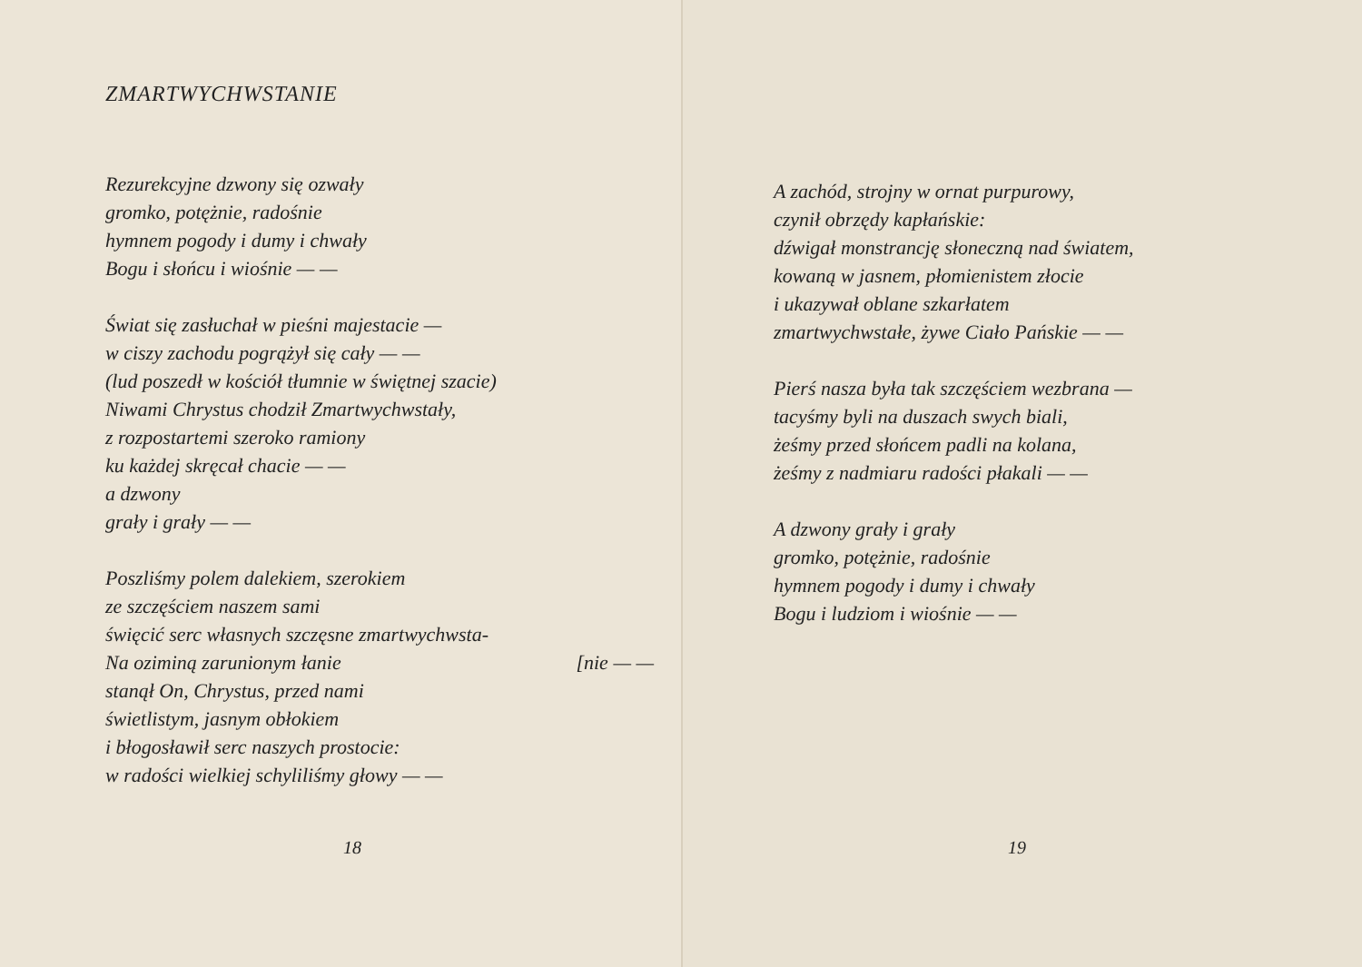ZMARTWYCHWSTANIE
Rezurekcyjne dzwony się ozwały
gromko, potężnie, radośnie
hymnem pogody i dumy i chwały
Bogu i słońcu i wiośnie — —
Świat się zasłuchał w pieśni majestacie —
w ciszy zachodu pogrążył się cały — —
(lud poszedł w kościół tłumnie w świętnej szacie)
Niwami Chrystus chodził Zmartwychwstały,
z rozpostartemi szeroko ramiony
ku każdej skręcał chacie — —
a dzwony
grały i grały — —
Poszliśmy polem dalekiem, szerokiem
ze szczęściem naszem sami
święcić serc własnych szczęsne zmartwychwsta-
Na oziminą zarunionym łanie [nie — —
stanął On, Chrystus, przed nami
świetlistym, jasnym obłokiem
i błogosławił serc naszych prostocie:
w radości wielkiej schyliliśmy głowy — —
18
A zachód, strojny w ornat purpurowy,
czynił obrzędy kapłańskie:
dźwigał monstrancję słoneczną nad światem,
kowaną w jasnem, płomienistem złocie
i ukazywał oblane szkarłatem
zmartwychwstałe, żywe Ciało Pańskie — —
Pierś nasza była tak szczęściem wezbrana —
tacyśmy byli na duszach swych biali,
żeśmy przed słońcem padli na kolana,
żeśmy z nadmiaru radości płakali — —
A dzwony grały i grały
gromko, potężnie, radośnie
hymnem pogody i dumy i chwały
Bogu i ludziom i wiośnie — —
19